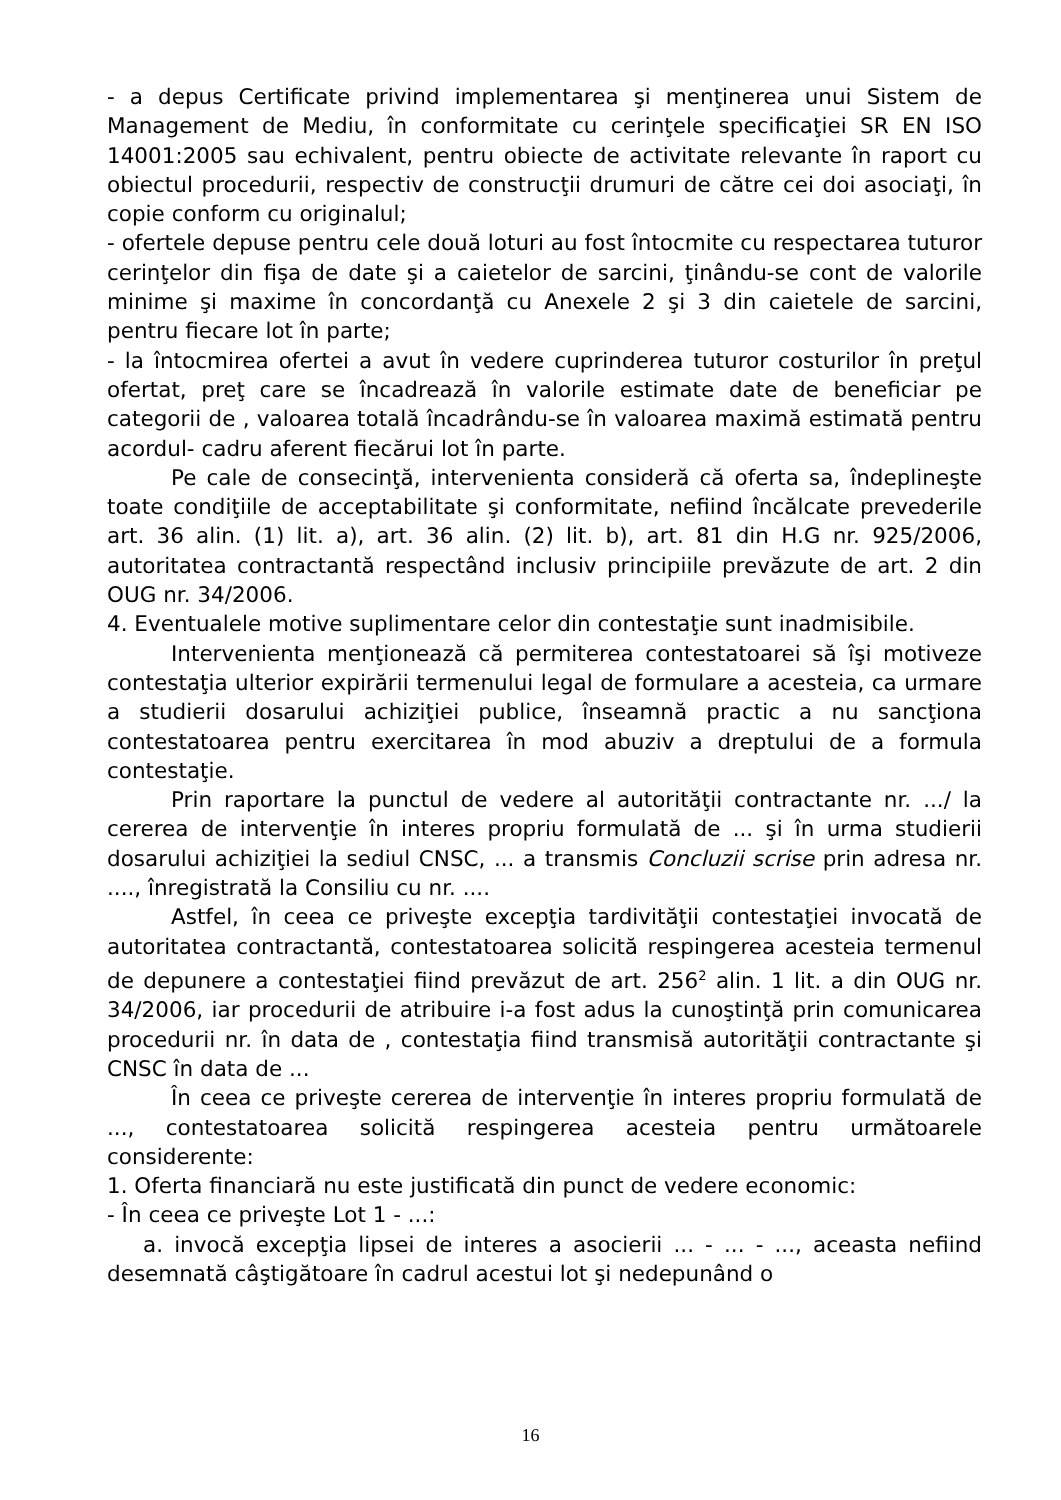- a depus Certificate privind implementarea şi menţinerea unui Sistem de Management de Mediu, în conformitate cu cerinţele specificaţiei SR EN ISO 14001:2005 sau echivalent, pentru obiecte de activitate relevante în raport cu obiectul procedurii, respectiv de construcţii drumuri de către cei doi asociaţi, în copie conform cu originalul;
- ofertele depuse pentru cele două loturi au fost întocmite cu respectarea tuturor cerinţelor din fişa de date şi a caietelor de sarcini, ţinându-se cont de valorile minime şi maxime în concordanţă cu Anexele 2 şi 3 din caietele de sarcini, pentru fiecare lot în parte;
- la întocmirea ofertei a avut în vedere cuprinderea tuturor costurilor în preţul ofertat, preţ care se încadrează în valorile estimate date de beneficiar pe categorii de , valoarea totală încadrându-se în valoarea maximă estimată pentru acordul- cadru aferent fiecărui lot în parte.
Pe cale de consecinţă, intervenienta consideră că oferta sa, îndeplineşte toate condiţiile de acceptabilitate şi conformitate, nefiind încălcate prevederile art. 36 alin. (1) lit. a), art. 36 alin. (2) lit. b), art. 81 din H.G nr. 925/2006, autoritatea contractantă respectând inclusiv principiile prevăzute de art. 2 din OUG nr. 34/2006.
4. Eventualele motive suplimentare celor din contestaţie sunt inadmisibile.
Intervenienta menţionează că permiterea contestatoarei să îşi motiveze contestaţia ulterior expirării termenului legal de formulare a acesteia, ca urmare a studierii dosarului achiziţiei publice, înseamnă practic a nu sancţiona contestatoarea pentru exercitarea în mod abuziv a dreptului de a formula contestaţie.
Prin raportare la punctul de vedere al autorităţii contractante nr. .../ la cererea de intervenţie în interes propriu formulată de ... şi în urma studierii dosarului achiziţiei la sediul CNSC, ... a transmis Concluzii scrise prin adresa nr. ...., înregistrată la Consiliu cu nr. ....
Astfel, în ceea ce priveşte excepţia tardivităţii contestaţiei invocată de autoritatea contractantă, contestatoarea solicită respingerea acesteia termenul de depunere a contestaţiei fiind prevăzut de art. 256<sup>2</sup> alin. 1 lit. a din OUG nr. 34/2006, iar procedurii de atribuire i-a fost adus la cunoştinţă prin comunicarea procedurii nr. în data de , contestaţia fiind transmisă autorităţii contractante şi CNSC în data de ...
În ceea ce priveşte cererea de intervenţie în interes propriu formulată de ..., contestatoarea solicită respingerea acesteia pentru următoarele considerente:
1. Oferta financiară nu este justificată din punct de vedere economic:
- În ceea ce priveşte Lot 1 - ...:
a. invocă excepţia lipsei de interes a asocierii ... - ... - ..., aceasta nefiind desemnată câştigătoare în cadrul acestui lot şi nedepunând o
16